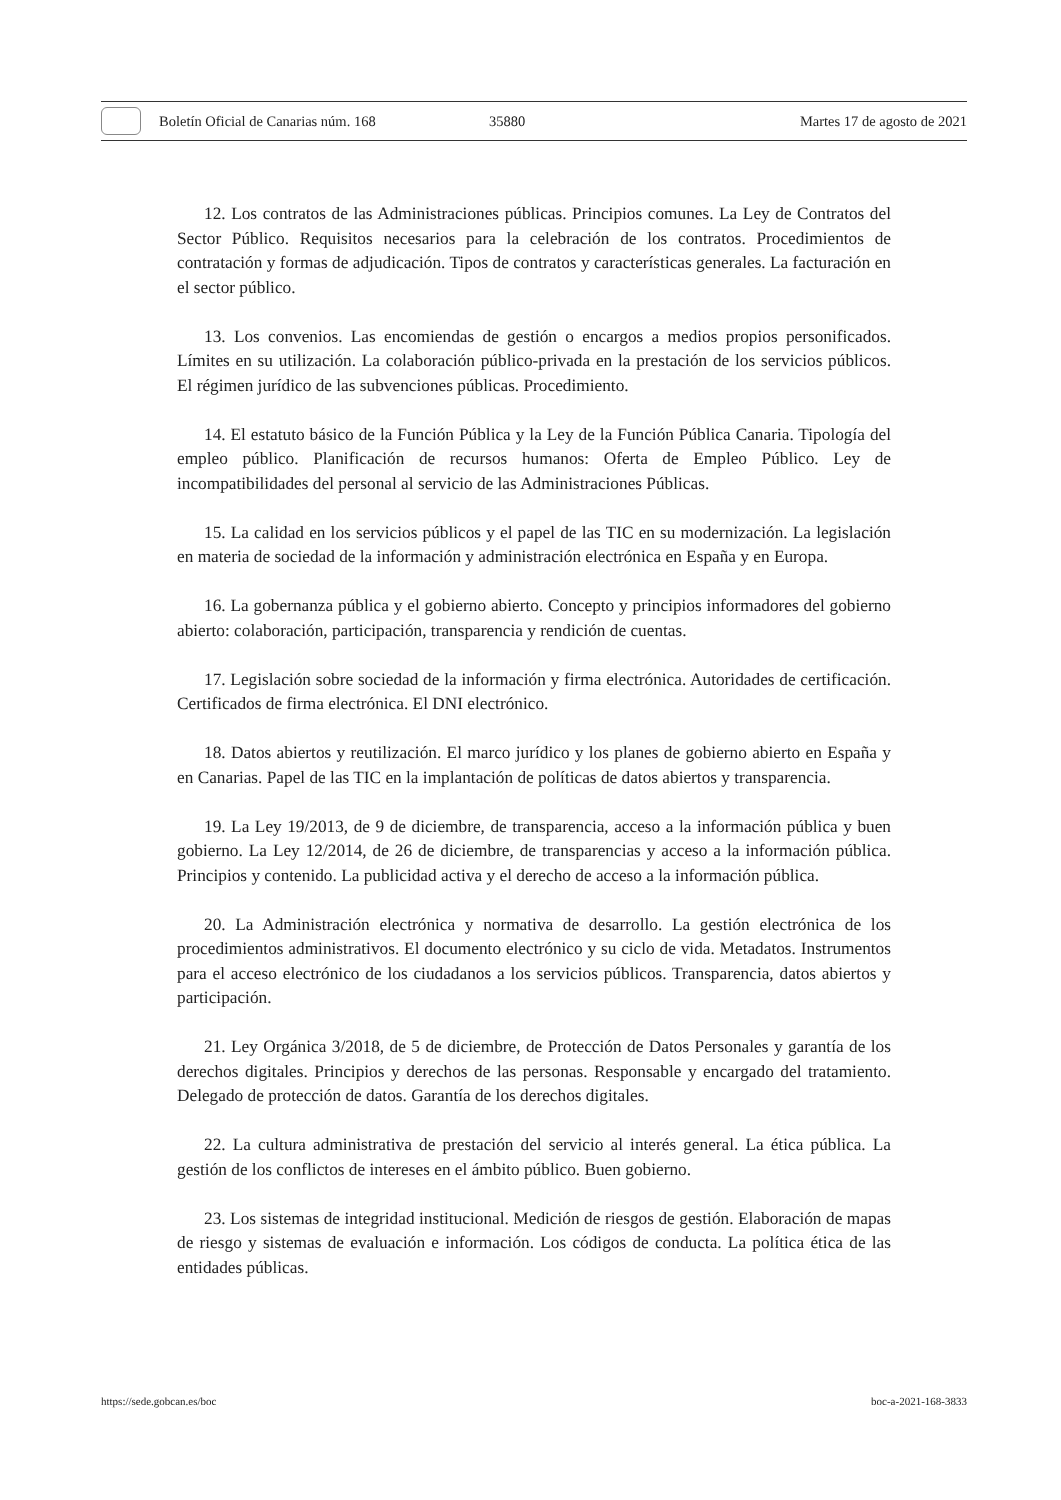Boletín Oficial de Canarias núm. 168 35880 Martes 17 de agosto de 2021
12. Los contratos de las Administraciones públicas. Principios comunes. La Ley de Contratos del Sector Público. Requisitos necesarios para la celebración de los contratos. Procedimientos de contratación y formas de adjudicación. Tipos de contratos y características generales. La facturación en el sector público.
13. Los convenios. Las encomiendas de gestión o encargos a medios propios personificados. Límites en su utilización. La colaboración público-privada en la prestación de los servicios públicos. El régimen jurídico de las subvenciones públicas. Procedimiento.
14. El estatuto básico de la Función Pública y la Ley de la Función Pública Canaria. Tipología del empleo público. Planificación de recursos humanos: Oferta de Empleo Público. Ley de incompatibilidades del personal al servicio de las Administraciones Públicas.
15. La calidad en los servicios públicos y el papel de las TIC en su modernización. La legislación en materia de sociedad de la información y administración electrónica en España y en Europa.
16. La gobernanza pública y el gobierno abierto. Concepto y principios informadores del gobierno abierto: colaboración, participación, transparencia y rendición de cuentas.
17. Legislación sobre sociedad de la información y firma electrónica. Autoridades de certificación. Certificados de firma electrónica. El DNI electrónico.
18. Datos abiertos y reutilización. El marco jurídico y los planes de gobierno abierto en España y en Canarias. Papel de las TIC en la implantación de políticas de datos abiertos y transparencia.
19. La Ley 19/2013, de 9 de diciembre, de transparencia, acceso a la información pública y buen gobierno. La Ley 12/2014, de 26 de diciembre, de transparencias y acceso a la información pública. Principios y contenido. La publicidad activa y el derecho de acceso a la información pública.
20. La Administración electrónica y normativa de desarrollo. La gestión electrónica de los procedimientos administrativos. El documento electrónico y su ciclo de vida. Metadatos. Instrumentos para el acceso electrónico de los ciudadanos a los servicios públicos. Transparencia, datos abiertos y participación.
21. Ley Orgánica 3/2018, de 5 de diciembre, de Protección de Datos Personales y garantía de los derechos digitales. Principios y derechos de las personas. Responsable y encargado del tratamiento. Delegado de protección de datos. Garantía de los derechos digitales.
22. La cultura administrativa de prestación del servicio al interés general. La ética pública. La gestión de los conflictos de intereses en el ámbito público. Buen gobierno.
23. Los sistemas de integridad institucional. Medición de riesgos de gestión. Elaboración de mapas de riesgo y sistemas de evaluación e información. Los códigos de conducta. La política ética de las entidades públicas.
https://sede.gobcan.es/boc boc-a-2021-168-3833